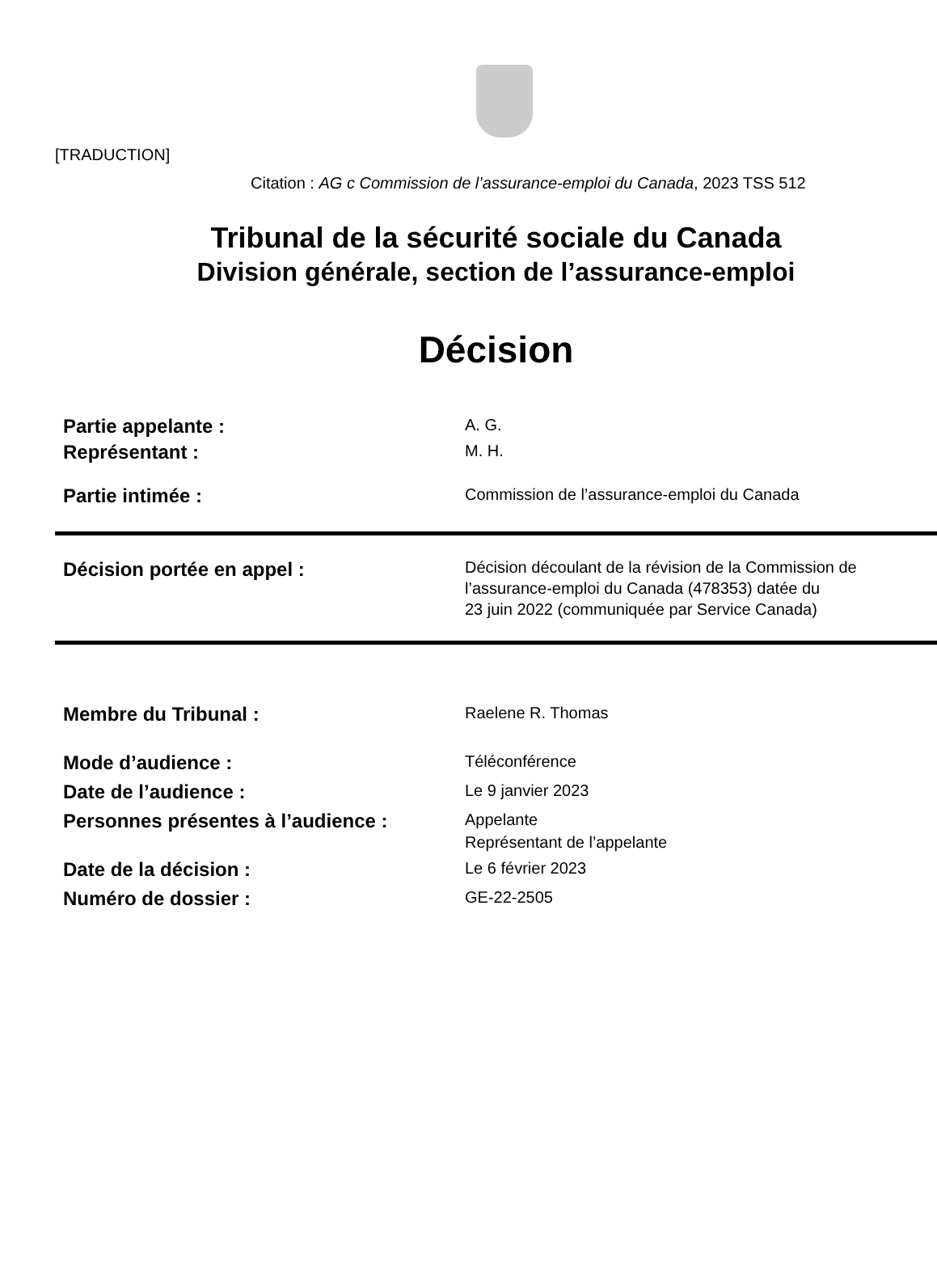[TRADUCTION]
Citation : AG c Commission de l’assurance-emploi du Canada, 2023 TSS 512
Tribunal de la sécurité sociale du Canada
Division générale, section de l’assurance-emploi
Décision
Partie appelante :
A. G.
Représentant :
M. H.
Partie intimée :
Commission de l’assurance-emploi du Canada
Décision portée en appel :
Décision découlant de la révision de la Commission de
l’assurance-emploi du Canada (478353) datée du
23 juin 2022 (communiquée par Service Canada)
Membre du Tribunal :
Raelene R. Thomas
Mode d’audience :
Téléconférence
Date de l’audience :
Le 9 janvier 2023
Personnes présentes à l’audience :
Appelante
Représentant de l’appelante
Date de la décision :
Le 6 février 2023
Numéro de dossier :
GE-22-2505